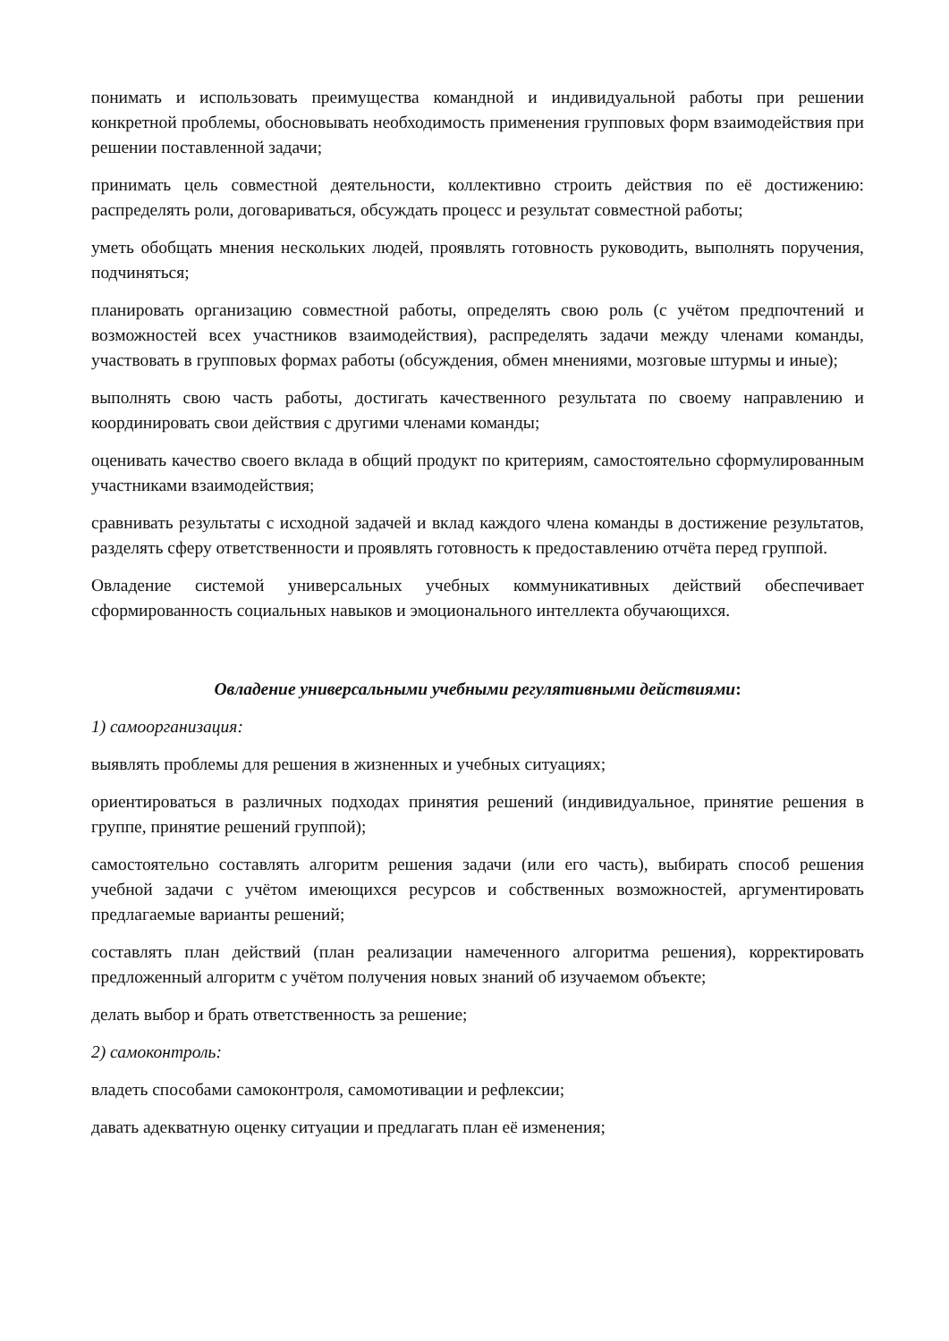понимать и использовать преимущества командной и индивидуальной работы при решении конкретной проблемы, обосновывать необходимость применения групповых форм взаимодействия при решении поставленной задачи;
принимать цель совместной деятельности, коллективно строить действия по её достижению: распределять роли, договариваться, обсуждать процесс и результат совместной работы;
уметь обобщать мнения нескольких людей, проявлять готовность руководить, выполнять поручения, подчиняться;
планировать организацию совместной работы, определять свою роль (с учётом предпочтений и возможностей всех участников взаимодействия), распределять задачи между членами команды, участвовать в групповых формах работы (обсуждения, обмен мнениями, мозговые штурмы и иные);
выполнять свою часть работы, достигать качественного результата по своему направлению и координировать свои действия с другими членами команды;
оценивать качество своего вклада в общий продукт по критериям, самостоятельно сформулированным участниками взаимодействия;
сравнивать результаты с исходной задачей и вклад каждого члена команды в достижение результатов, разделять сферу ответственности и проявлять готовность к предоставлению отчёта перед группой.
Овладение системой универсальных учебных коммуникативных действий обеспечивает сформированность социальных навыков и эмоционального интеллекта обучающихся.
Овладение универсальными учебными регулятивными действиями:
1) самоорганизация:
выявлять проблемы для решения в жизненных и учебных ситуациях;
ориентироваться в различных подходах принятия решений (индивидуальное, принятие решения в группе, принятие решений группой);
самостоятельно составлять алгоритм решения задачи (или его часть), выбирать способ решения учебной задачи с учётом имеющихся ресурсов и собственных возможностей, аргументировать предлагаемые варианты решений;
составлять план действий (план реализации намеченного алгоритма решения), корректировать предложенный алгоритм с учётом получения новых знаний об изучаемом объекте;
делать выбор и брать ответственность за решение;
2) самоконтроль:
владеть способами самоконтроля, самомотивации и рефлексии;
давать адекватную оценку ситуации и предлагать план её изменения;